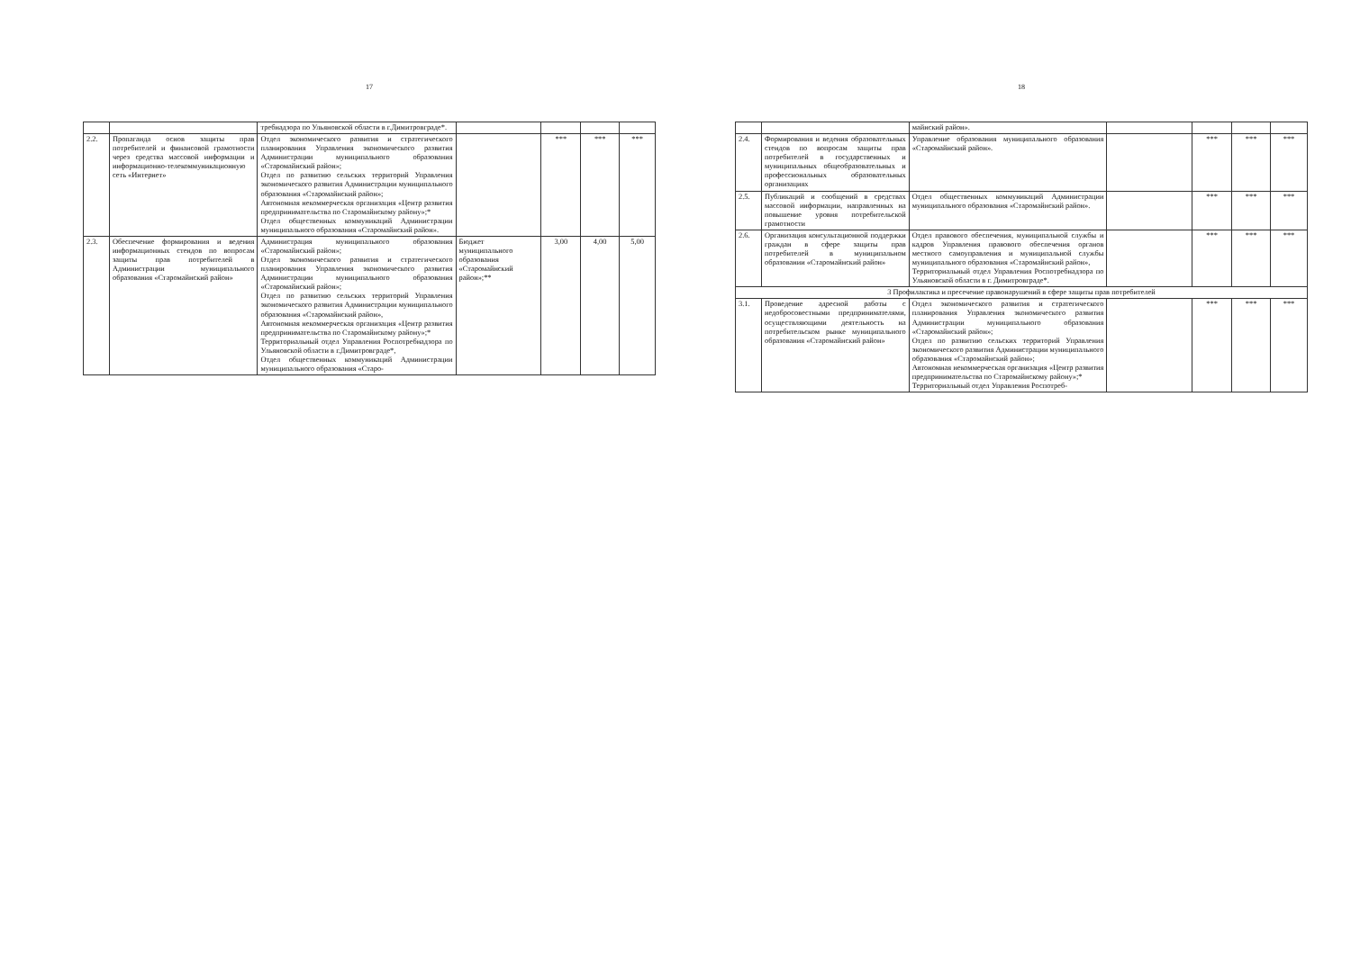17
| | | требнадзора по Ульяновской области в г.Димитровграде*. | | | | |
| 2.2. | Пропаганда основ защиты прав потребителей и финансовой грамотности через средства массовой информации и информационно-телекоммуникационную сеть «Интернет» | Отдел экономического развития и стратегического планирования Управления экономического развития Администрации муниципального образования «Старомайнский район»; Отдел по развитию сельских территорий Управления экономического развития Администрации муниципального образования «Старомайнский район»; Автономная некоммерческая организация «Центр развития предпринимательства по Старомайнскому району»;* Отдел общественных коммуникаций Администрации муниципального образования «Старомайнский район». | | *** | *** | *** |
| 2.3. | Обеспечение формирования и ведения информационных стендов по вопросам защиты прав потребителей в Администрации муниципального образования «Старомайнский район» | Администрация муниципального образования «Старомайнский район»; Отдел экономического развития и стратегического планирования Управления экономического развития Администрации муниципального образования «Старомайнский район»; Отдел по развитию сельских территорий Управления экономического развития Администрации муниципального образования «Старомайнский район», Автономная некоммерческая организация «Центр развития предпринимательства по Старомайнскому району»;* Территориальный отдел Управления Роспотребнадзора по Ульяновской области в г.Димитровграде*, Отдел общественных коммуникаций Администрации муниципального образования «Старо- | Бюджет муниципального образования «Старомайнский район»;** | 3,00 | 4,00 | 5,00 |
18
| | | майнский район». | | | | |
| 2.4. | Формирования и ведения образовательных стендов по вопросам защиты прав потребителей в государственных и муниципальных общеобразовательных и профессиональных образовательных организациях | Управление образования муниципального образования «Старомайнский район». | | *** | *** | *** |
| 2.5. | Публикаций и сообщений в средствах массовой информации, направленных на повышение уровня потребительской грамотности | Отдел общественных коммуникаций Администрации муниципального образования «Старомайнский район». | | *** | *** | *** |
| 2.6. | Организация консультационной поддержки граждан в сфере защиты прав потребителей в муниципальном образовании «Старомайнский район» | Отдел правового обеспечения, муниципальной службы и кадров Управления правового обеспечения органов местного самоуправления и муниципальной службы муниципального образования «Старомайнский район», Территориальный отдел Управления Роспотребнадзора по Ульяновской области в г. Димитровграде*. | | *** | *** | *** |
| 3 Профилактика и пресечение правонарушений в сфере защиты прав потребителей | | | | | | |
| 3.1. | Проведение адресной работы с недобросовестными предпринимателями, осуществляющими деятельность на потребительском рынке муниципального образования «Старомайнский район» | Отдел экономического развития и стратегического планирования Управления экономического развития Администрации муниципального образования «Старомайнский район»; Отдел по развитию сельских территорий Управления экономического развития Администрации муниципального образования «Старомайнский район»; Автономная некоммерческая организация «Центр развития предпринимательства по Старомайнскому району»;* Территориальный отдел Управления Роспотреб- | | *** | *** | *** |